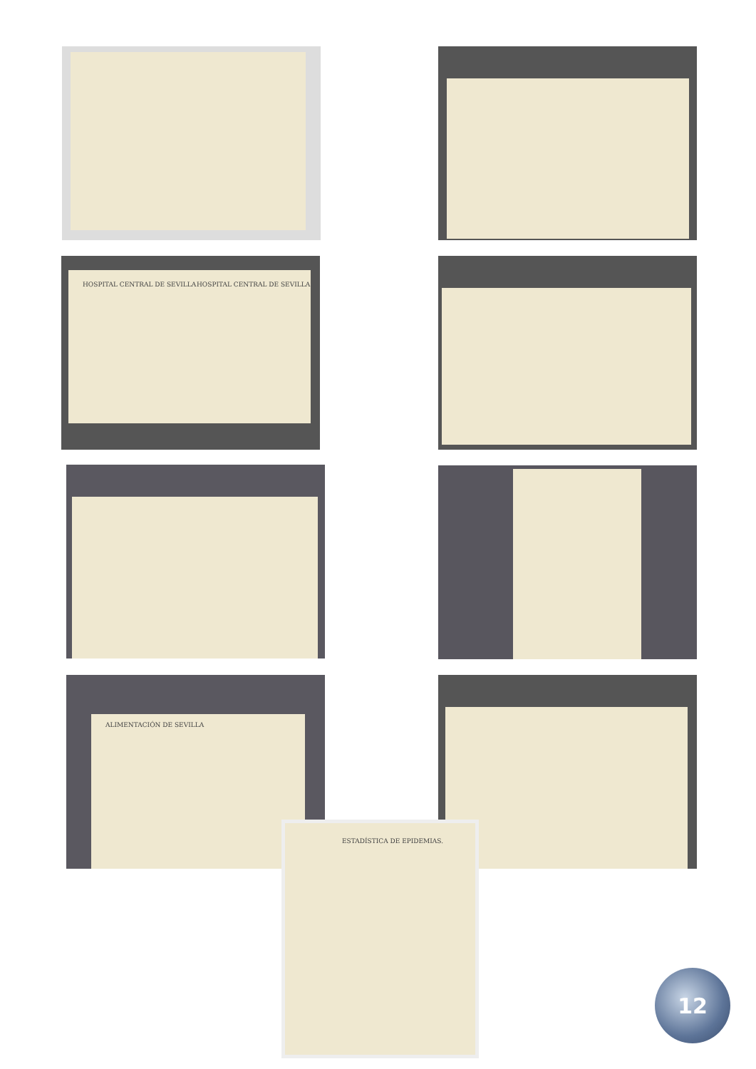HOSPITAL CENTRAL DE SEVILLA HOSPITAL CENTRAL DE SEVILLA
ALIMENTACIÓN DE SEVILLA
ESTADÍSTICA DE EPIDEMIAS.
12